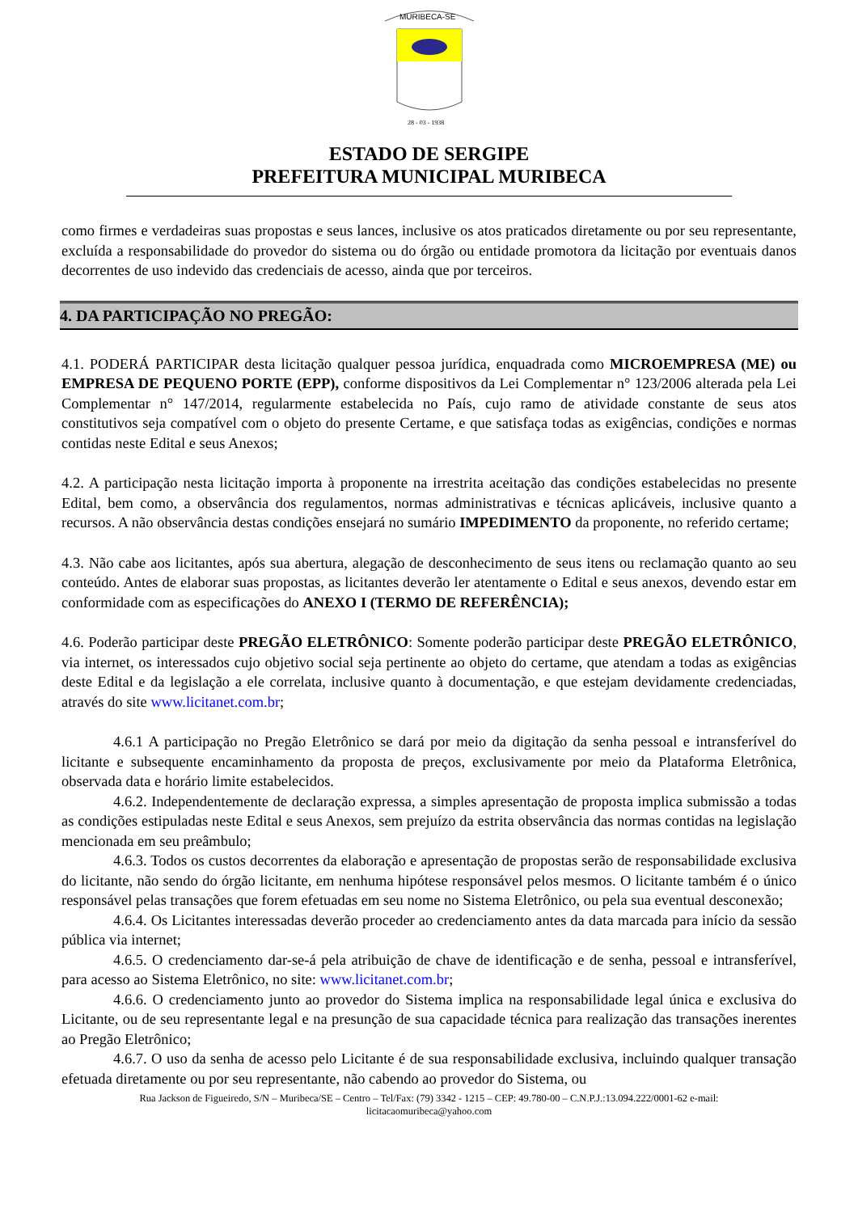MURIBECA-SE
28 - 03 - 1938
ESTADO DE SERGIPE
PREFEITURA MUNICIPAL MURIBECA
como firmes e verdadeiras suas propostas e seus lances, inclusive os atos praticados diretamente ou por seu representante, excluída a responsabilidade do provedor do sistema ou do órgão ou entidade promotora da licitação por eventuais danos decorrentes de uso indevido das credenciais de acesso, ainda que por terceiros.
4. DA PARTICIPAÇÃO NO PREGÃO:
4.1. PODERÁ PARTICIPAR desta licitação qualquer pessoa jurídica, enquadrada como MICROEMPRESA (ME) ou EMPRESA DE PEQUENO PORTE (EPP), conforme dispositivos da Lei Complementar n° 123/2006 alterada pela Lei Complementar n° 147/2014, regularmente estabelecida no País, cujo ramo de atividade constante de seus atos constitutivos seja compatível com o objeto do presente Certame, e que satisfaça todas as exigências, condições e normas contidas neste Edital e seus Anexos;
4.2. A participação nesta licitação importa à proponente na irrestrita aceitação das condições estabelecidas no presente Edital, bem como, a observância dos regulamentos, normas administrativas e técnicas aplicáveis, inclusive quanto a recursos. A não observância destas condições ensejará no sumário IMPEDIMENTO da proponente, no referido certame;
4.3. Não cabe aos licitantes, após sua abertura, alegação de desconhecimento de seus itens ou reclamação quanto ao seu conteúdo. Antes de elaborar suas propostas, as licitantes deverão ler atentamente o Edital e seus anexos, devendo estar em conformidade com as especificações do ANEXO I (TERMO DE REFERÊNCIA);
4.6. Poderão participar deste PREGÃO ELETRÔNICO: Somente poderão participar deste PREGÃO ELETRÔNICO, via internet, os interessados cujo objetivo social seja pertinente ao objeto do certame, que atendam a todas as exigências deste Edital e da legislação a ele correlata, inclusive quanto à documentação, e que estejam devidamente credenciadas, através do site www.licitanet.com.br;
4.6.1 A participação no Pregão Eletrônico se dará por meio da digitação da senha pessoal e intransferível do licitante e subsequente encaminhamento da proposta de preços, exclusivamente por meio da Plataforma Eletrônica, observada data e horário limite estabelecidos.
4.6.2. Independentemente de declaração expressa, a simples apresentação de proposta implica submissão a todas as condições estipuladas neste Edital e seus Anexos, sem prejuízo da estrita observância das normas contidas na legislação mencionada em seu preâmbulo;
4.6.3. Todos os custos decorrentes da elaboração e apresentação de propostas serão de responsabilidade exclusiva do licitante, não sendo do órgão licitante, em nenhuma hipótese responsável pelos mesmos. O licitante também é o único responsável pelas transações que forem efetuadas em seu nome no Sistema Eletrônico, ou pela sua eventual desconexão;
4.6.4. Os Licitantes interessadas deverão proceder ao credenciamento antes da data marcada para início da sessão pública via internet;
4.6.5. O credenciamento dar-se-á pela atribuição de chave de identificação e de senha, pessoal e intransferível, para acesso ao Sistema Eletrônico, no site: www.licitanet.com.br;
4.6.6. O credenciamento junto ao provedor do Sistema implica na responsabilidade legal única e exclusiva do Licitante, ou de seu representante legal e na presunção de sua capacidade técnica para realização das transações inerentes ao Pregão Eletrônico;
4.6.7. O uso da senha de acesso pelo Licitante é de sua responsabilidade exclusiva, incluindo qualquer transação efetuada diretamente ou por seu representante, não cabendo ao provedor do Sistema, ou
Rua Jackson de Figueiredo, S/N – Muribeca/SE – Centro – Tel/Fax: (79) 3342 - 1215 – CEP: 49.780-00 – C.N.P.J.:13.094.222/0001-62 e-mail:
licitacaomuribeca@yahoo.com